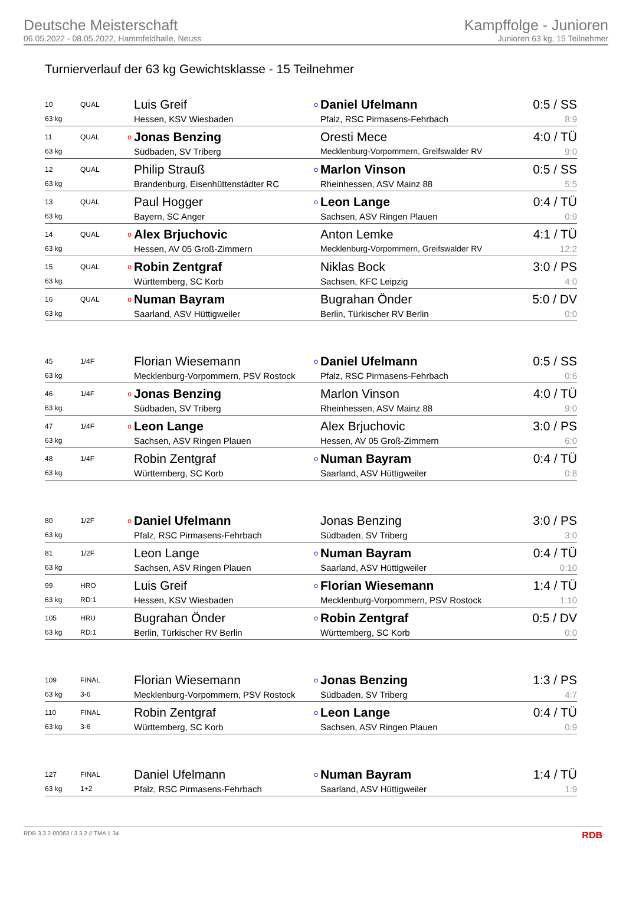Deutsche Meisterschaft
06.05.2022 - 08.05.2022, Hammfeldhalle, Neuss
Kampffolge - Junioren
Junioren 63 kg, 15 Teilnehmer
Turnierverlauf der 63 kg Gewichtsklasse - 15 Teilnehmer
| 10 | QUAL | | Luis Greif | o | Daniel Ufelmann | 0:5 / SS |
| 63 kg | | | Hessen, KSV Wiesbaden | | Pfalz, RSC Pirmasens-Fehrbach | 8:9 |
| 11 | QUAL | o | Jonas Benzing | | Oresti Mece | 4:0 / TÜ |
| 63 kg | | | Südbaden, SV Triberg | | Mecklenburg-Vorpommern, Greifswalder RV | 9:0 |
| 12 | QUAL | | Philip Strauß | o | Marlon Vinson | 0:5 / SS |
| 63 kg | | | Brandenburg, Eisenhüttenstädter RC | | Rheinhessen, ASV Mainz 88 | 5:5 |
| 13 | QUAL | | Paul Hogger | o | Leon Lange | 0:4 / TÜ |
| 63 kg | | | Bayern, SC Anger | | Sachsen, ASV Ringen Plauen | 0:9 |
| 14 | QUAL | o | Alex Brjuchovic | | Anton Lemke | 4:1 / TÜ |
| 63 kg | | | Hessen, AV 05 Groß-Zimmern | | Mecklenburg-Vorpommern, Greifswalder RV | 12:2 |
| 15 | QUAL | o | Robin Zentgraf | | Niklas Bock | 3:0 / PS |
| 63 kg | | | Württemberg, SC Korb | | Sachsen, KFC Leipzig | 4:0 |
| 16 | QUAL | o | Numan Bayram | | Bugrahan Önder | 5:0 / DV |
| 63 kg | | | Saarland, ASV Hüttigweiler | | Berlin, Türkischer RV Berlin | 0:0 |
| 45 | 1/4F | | Florian Wiesemann | o | Daniel Ufelmann | 0:5 / SS |
| 63 kg | | | Mecklenburg-Vorpommern, PSV Rostock | | Pfalz, RSC Pirmasens-Fehrbach | 0:6 |
| 46 | 1/4F | o | Jonas Benzing | | Marlon Vinson | 4:0 / TÜ |
| 63 kg | | | Südbaden, SV Triberg | | Rheinhessen, ASV Mainz 88 | 9:0 |
| 47 | 1/4F | o | Leon Lange | | Alex Brjuchovic | 3:0 / PS |
| 63 kg | | | Sachsen, ASV Ringen Plauen | | Hessen, AV 05 Groß-Zimmern | 6:0 |
| 48 | 1/4F | | Robin Zentgraf | o | Numan Bayram | 0:4 / TÜ |
| 63 kg | | | Württemberg, SC Korb | | Saarland, ASV Hüttigweiler | 0:8 |
| 80 | 1/2F | o | Daniel Ufelmann | | Jonas Benzing | 3:0 / PS |
| 63 kg | | | Pfalz, RSC Pirmasens-Fehrbach | | Südbaden, SV Triberg | 3:0 |
| 81 | 1/2F | | Leon Lange | o | Numan Bayram | 0:4 / TÜ |
| 63 kg | | | Sachsen, ASV Ringen Plauen | | Saarland, ASV Hüttigweiler | 0:10 |
| 99 | HRO | | Luis Greif | o | Florian Wiesemann | 1:4 / TÜ |
| 63 kg | RD:1 | | Hessen, KSV Wiesbaden | | Mecklenburg-Vorpommern, PSV Rostock | 1:10 |
| 105 | HRU | | Bugrahan Önder | o | Robin Zentgraf | 0:5 / DV |
| 63 kg | RD:1 | | Berlin, Türkischer RV Berlin | | Württemberg, SC Korb | 0:0 |
| 109 | FINAL | | Florian Wiesemann | o | Jonas Benzing | 1:3 / PS |
| 63 kg | 3-6 | | Mecklenburg-Vorpommern, PSV Rostock | | Südbaden, SV Triberg | 4:7 |
| 110 | FINAL | | Robin Zentgraf | o | Leon Lange | 0:4 / TÜ |
| 63 kg | 3-6 | | Württemberg, SC Korb | | Sachsen, ASV Ringen Plauen | 0:9 |
| 127 | FINAL | | Daniel Ufelmann | o | Numan Bayram | 1:4 / TÜ |
| 63 kg | 1+2 | | Pfalz, RSC Pirmasens-Fehrbach | | Saarland, ASV Hüttigweiler | 1:9 |
RDB 3.3.2-00063 / 3.3.2 // TMA 1.34 RDB